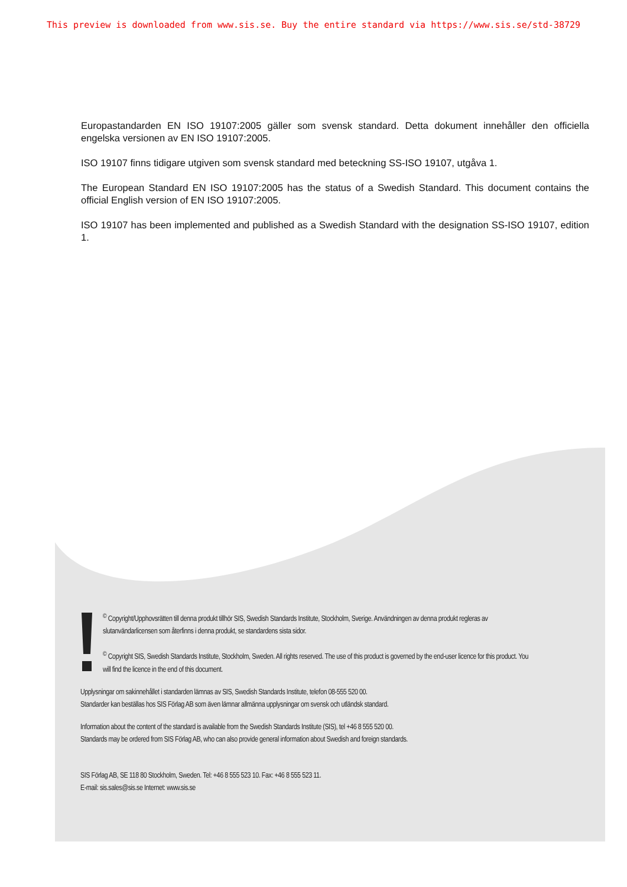This preview is downloaded from www.sis.se. Buy the entire standard via https://www.sis.se/std-38729
Europastandarden EN ISO 19107:2005 gäller som svensk standard. Detta dokument innehåller den officiella engelska versionen av EN ISO 19107:2005.
ISO 19107 finns tidigare utgiven som svensk standard med beteckning SS-ISO 19107, utgåva 1.
The European Standard EN ISO 19107:2005 has the status of a Swedish Standard. This document contains the official English version of EN ISO 19107:2005.
ISO 19107 has been implemented and published as a Swedish Standard with the designation SS-ISO 19107, edition 1.
<sup>©</sup> Copyright/Upphovsrätten till denna produkt tillhör SIS, Swedish Standards Institute, Stockholm, Sverige. Användningen av denna produkt regleras av slutanvändarlicensen som återfinns i denna produkt, se standardens sista sidor.
<sup>©</sup> Copyright SIS, Swedish Standards Institute, Stockholm, Sweden. All rights reserved. The use of this product is governed by the end-user licence for this product. You will find the licence in the end of this document.
Upplysningar om sakinnehållet i standarden lämnas av SIS, Swedish Standards Institute, telefon 08-555 520 00.
Standarder kan beställas hos SIS Förlag AB som även lämnar allmänna upplysningar om svensk och utländsk standard.
Information about the content of the standard is available from the Swedish Standards Institute (SIS), tel +46 8 555 520 00.
Standards may be ordered from SIS Förlag AB, who can also provide general information about Swedish and foreign standards.
SIS Förlag AB, SE 118 80 Stockholm, Sweden. Tel: +46 8 555 523 10. Fax: +46 8 555 523 11.
E-mail: sis.sales@sis.se Internet: www.sis.se